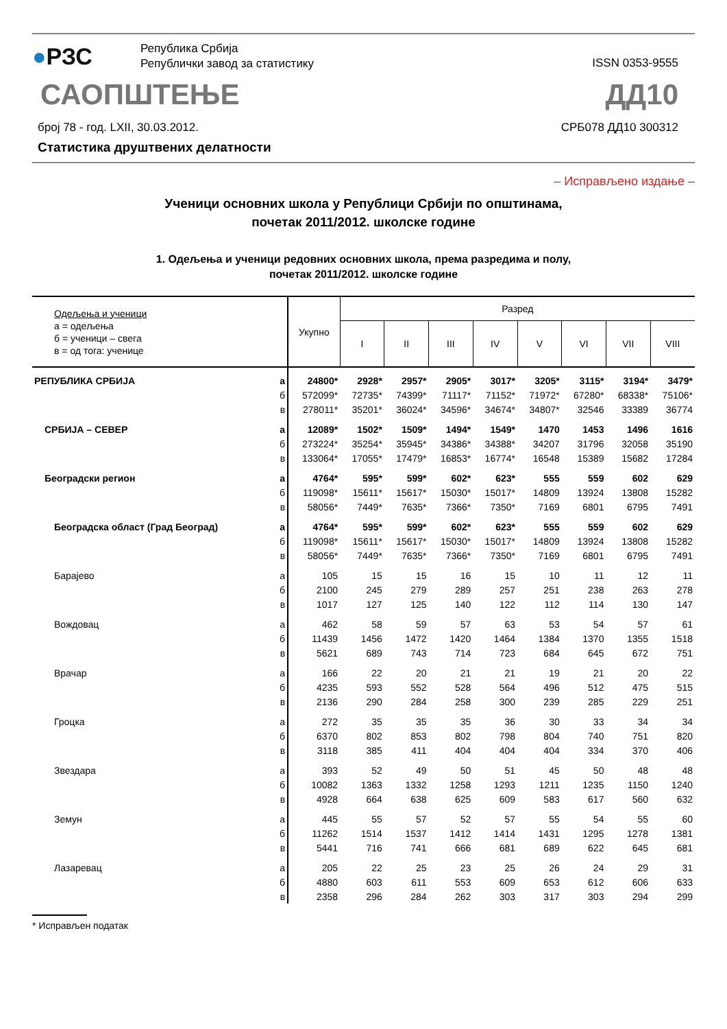●РЗС
Република Србија
Републички завод за статистику
ISSN 0353-9555
САОПШТЕЊЕ ДД10
број 78 - год. LXII, 30.03.2012.
СРБ078 ДД10 300312
Статистика друштвених делатности
– Исправљено издање –
Ученици основних школа у Републици Србији по општинама,
почетак 2011/2012. школске године
1. Одељења и ученици редовних основних школа, према разредима и полу,
почетак 2011/2012. школске године
| Одељења и ученици а = одељења б = ученици – свега в = од тога: ученице | | Укупно | Разред | | | | | | | |
| --- | --- | --- | --- | --- | --- | --- | --- | --- | --- | --- |
| | | | I | II | III | IV | V | VI | VII | VIII |
| РЕПУБЛИКА СРБИЈА | а | 24800* | 2928* | 2957* | 2905* | 3017* | 3205* | 3115* | 3194* | 3479* |
| | б | 572099* | 72735* | 74399* | 71117* | 71152* | 71972* | 67280* | 68338* | 75106* |
| | в | 278011* | 35201* | 36024* | 34596* | 34674* | 34807* | 32546 | 33389 | 36774 |
| СРБИЈА – СЕВЕР | а | 12089* | 1502* | 1509* | 1494* | 1549* | 1470 | 1453 | 1496 | 1616 |
| | б | 273224* | 35254* | 35945* | 34386* | 34388* | 34207 | 31796 | 32058 | 35190 |
| | в | 133064* | 17055* | 17479* | 16853* | 16774* | 16548 | 15389 | 15682 | 17284 |
| Београдски регион | а | 4764* | 595* | 599* | 602* | 623* | 555 | 559 | 602 | 629 |
| | б | 119098* | 15611* | 15617* | 15030* | 15017* | 14809 | 13924 | 13808 | 15282 |
| | в | 58056* | 7449* | 7635* | 7366* | 7350* | 7169 | 6801 | 6795 | 7491 |
| Београдска област (Град Београд) | а | 4764* | 595* | 599* | 602* | 623* | 555 | 559 | 602 | 629 |
| | б | 119098* | 15611* | 15617* | 15030* | 15017* | 14809 | 13924 | 13808 | 15282 |
| | в | 58056* | 7449* | 7635* | 7366* | 7350* | 7169 | 6801 | 6795 | 7491 |
| Барајево | а | 105 | 15 | 15 | 16 | 15 | 10 | 11 | 12 | 11 |
| | б | 2100 | 245 | 279 | 289 | 257 | 251 | 238 | 263 | 278 |
| | в | 1017 | 127 | 125 | 140 | 122 | 112 | 114 | 130 | 147 |
| Вождовац | а | 462 | 58 | 59 | 57 | 63 | 53 | 54 | 57 | 61 |
| | б | 11439 | 1456 | 1472 | 1420 | 1464 | 1384 | 1370 | 1355 | 1518 |
| | в | 5621 | 689 | 743 | 714 | 723 | 684 | 645 | 672 | 751 |
| Врачар | а | 166 | 22 | 20 | 21 | 21 | 19 | 21 | 20 | 22 |
| | б | 4235 | 593 | 552 | 528 | 564 | 496 | 512 | 475 | 515 |
| | в | 2136 | 290 | 284 | 258 | 300 | 239 | 285 | 229 | 251 |
| Гроцка | а | 272 | 35 | 35 | 35 | 36 | 30 | 33 | 34 | 34 |
| | б | 6370 | 802 | 853 | 802 | 798 | 804 | 740 | 751 | 820 |
| | в | 3118 | 385 | 411 | 404 | 404 | 404 | 334 | 370 | 406 |
| Звездара | а | 393 | 52 | 49 | 50 | 51 | 45 | 50 | 48 | 48 |
| | б | 10082 | 1363 | 1332 | 1258 | 1293 | 1211 | 1235 | 1150 | 1240 |
| | в | 4928 | 664 | 638 | 625 | 609 | 583 | 617 | 560 | 632 |
| Земун | а | 445 | 55 | 57 | 52 | 57 | 55 | 54 | 55 | 60 |
| | б | 11262 | 1514 | 1537 | 1412 | 1414 | 1431 | 1295 | 1278 | 1381 |
| | в | 5441 | 716 | 741 | 666 | 681 | 689 | 622 | 645 | 681 |
| Лазаревац | а | 205 | 22 | 25 | 23 | 25 | 26 | 24 | 29 | 31 |
| | б | 4880 | 603 | 611 | 553 | 609 | 653 | 612 | 606 | 633 |
| | в | 2358 | 296 | 284 | 262 | 303 | 317 | 303 | 294 | 299 |
* Исправљен податак